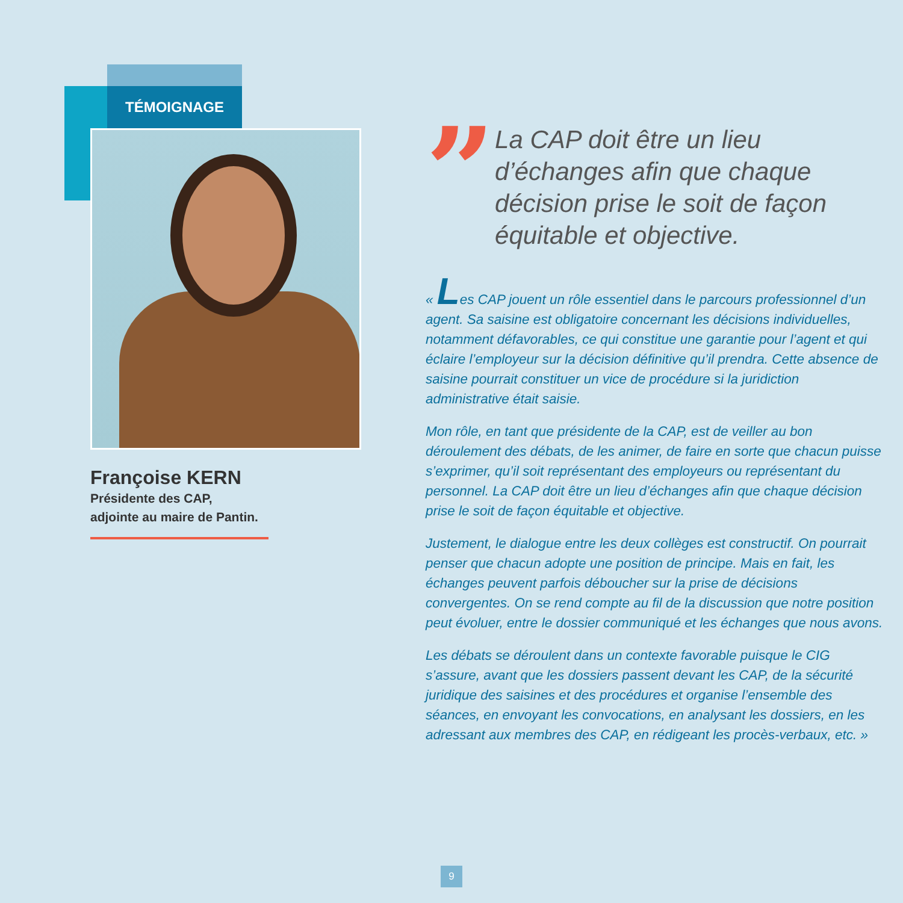TÉMOIGNAGE
Françoise KERN
Présidente des CAP,
adjointe au maire de Pantin.
”
La CAP doit être un lieu d’échanges afin que chaque décision prise le soit de façon équitable et objective.
« Les CAP jouent un rôle essentiel dans le parcours professionnel d’un agent. Sa saisine est obligatoire concernant les décisions individuelles, notamment défavorables, ce qui constitue une garantie pour l’agent et qui éclaire l’employeur sur la décision définitive qu’il prendra. Cette absence de saisine pourrait constituer un vice de procédure si la juridiction administrative était saisie.
Mon rôle, en tant que présidente de la CAP, est de veiller au bon déroulement des débats, de les animer, de faire en sorte que chacun puisse s’exprimer, qu’il soit représentant des employeurs ou représentant du personnel. La CAP doit être un lieu d’échanges afin que chaque décision prise le soit de façon équitable et objective.
Justement, le dialogue entre les deux collèges est constructif. On pourrait penser que chacun adopte une position de principe. Mais en fait, les échanges peuvent parfois déboucher sur la prise de décisions convergentes. On se rend compte au fil de la discussion que notre position peut évoluer, entre le dossier communiqué et les échanges que nous avons.
Les débats se déroulent dans un contexte favorable puisque le CIG s’assure, avant que les dossiers passent devant les CAP, de la sécurité juridique des saisines et des procédures et organise l’ensemble des séances, en envoyant les convocations, en analysant les dossiers, en les adressant aux membres des CAP, en rédigeant les procès-verbaux, etc. »
9